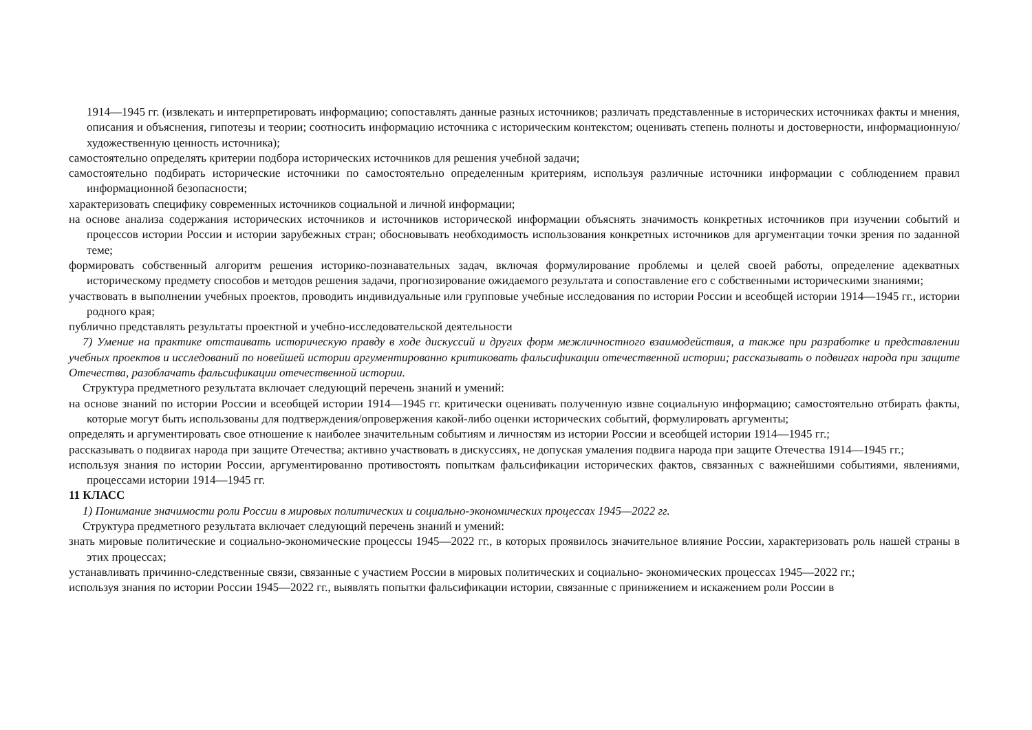1914—1945 гг. (извлекать и интерпретировать информацию; сопоставлять данные разных источников; различать представленные в исторических источниках факты и мнения, описания и объяснения, гипотезы и теории; соотносить информацию источника с историческим контекстом; оценивать степень полноты и достоверности, информационную/художественную ценность источника);
самостоятельно определять критерии подбора исторических источников для решения учебной задачи;
самостоятельно подбирать исторические источники по самостоятельно определенным критериям, используя различные источники информации с соблюдением правил информационной безопасности;
характеризовать специфику современных источников социальной и личной информации;
на основе анализа содержания исторических источников и источников исторической информации объяснять значимость конкретных источников при изучении событий и процессов истории России и истории зарубежных стран; обосновывать необходимость использования конкретных источников для аргументации точки зрения по заданной теме;
формировать собственный алгоритм решения историко-познавательных задач, включая формулирование проблемы и целей своей работы, определение адекватных историческому предмету способов и методов решения задачи, прогнозирование ожидаемого результата и сопоставление его с собственными историческими знаниями;
участвовать в выполнении учебных проектов, проводить индивидуальные или групповые учебные исследования по истории России и всеобщей истории 1914—1945 гг., истории родного края;
публично представлять результаты проектной и учебно-исследовательской деятельности
7) Умение на практике отстаивать историческую правду в ходе дискуссий и других форм межличностного взаимодействия, а также при разработке и представлении учебных проектов и исследований по новейшей истории аргументированно критиковать фальсификации отечественной истории; рассказывать о подвигах народа при защите Отечества, разоблачать фальсификации отечественной истории.
Структура предметного результата включает следующий перечень знаний и умений:
на основе знаний по истории России и всеобщей истории 1914—1945 гг. критически оценивать полученную извне социальную информацию; самостоятельно отбирать факты, которые могут быть использованы для подтверждения/опровержения какой-либо оценки исторических событий, формулировать аргументы;
определять и аргументировать свое отношение к наиболее значительным событиям и личностям из истории России и всеобщей истории 1914—1945 гг.;
рассказывать о подвигах народа при защите Отечества; активно участвовать в дискуссиях, не допуская умаления подвига народа при защите Отечества 1914—1945 гг.;
используя знания по истории России, аргументированно противостоять попыткам фальсификации исторических фактов, связанных с важнейшими событиями, явлениями, процессами истории 1914—1945 гг.
11 КЛАСС
1) Понимание значимости роли России в мировых политических и социально-экономических процессах 1945—2022 гг.
Структура предметного результата включает следующий перечень знаний и умений:
знать мировые политические и социально-экономические процессы 1945—2022 гг., в которых проявилось значительное влияние России, характеризовать роль нашей страны в этих процессах;
устанавливать причинно-следственные связи, связанные с участием России в мировых политических и социально- экономических процессах 1945—2022 гг.;
используя знания по истории России 1945—2022 гг., выявлять попытки фальсификации истории, связанные с принижением и искажением роли России в